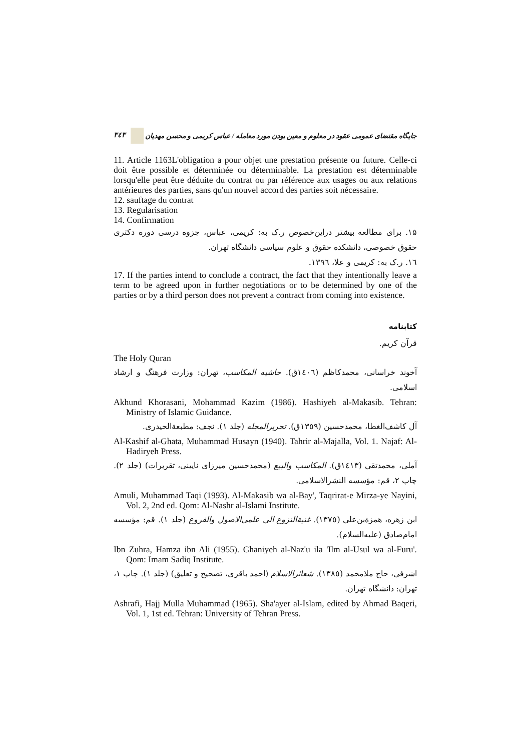٣٤٣ جایگاه مقتضای عمومی عقود در معلوم و معین بودن مورد معامله / عباس کریمی و محسن مهدیان
11. Article 1163L'obligation a pour objet une prestation présente ou future. Celle-ci doit être possible et déterminée ou déterminable. La prestation est déterminable lorsqu'elle peut être déduite du contrat ou par référence aux usages ou aux relations antérieures des parties, sans qu'un nouvel accord des parties soit nécessaire.
12. sauftage du contrat
13. Regularisation
14. Confirmation
١۵. برای مطالعه بیشتر دراین‌خصوص ر.ک به: کریمی، عباس، جزوه درسی دوره دکتری حقوق خصوصی، دانشکده حقوق و علوم سیاسی دانشگاه تهران.
١٦. ر.ک به: کریمی و علا، ١٣٩٦.
17. If the parties intend to conclude a contract, the fact that they intentionally leave a term to be agreed upon in further negotiations or to be determined by one of the parties or by a third person does not prevent a contract from coming into existence.
کتابنامه
قرآن کریم.
The Holy Quran
آخوند خراسانی، محمدکاظم (١٤٠٦ق). حاشیه المکاسب، تهران: وزارت فرهنگ و ارشاد اسلامی.
Akhund Khorasani, Mohammad Kazim (1986). Hashiyeh al-Makasib. Tehran: Ministry of Islamic Guidance.
آل کاشف‌الغطا، محمدحسین (١٣٥٩ق). تحریرالمجله (جلد ١). نجف: مطبعةالحیدری.
Al-Kashif al-Ghata, Muhammad Husayn (1940). Tahrir al-Majalla, Vol. 1. Najaf: Al-Hadiryeh Press.
آملی، محمدتقی (١٤١٣ق). المکاسب والبیع (محمدحسین میرزای نایینی، تقریرات) (جلد ٢). چاپ ٢، قم: مؤسسه النشرالاسلامی.
Amuli, Muhammad Taqi (1993). Al-Makasib wa al-Bay', Taqrirat-e Mirza-ye Nayini, Vol. 2, 2nd ed. Qom: Al-Nashr al-Islami Institute.
ابن زهره، همزة‌بن‌علی (١٣٧٥). غنیةالنزوع الی علمی‌الاصول والفروع (جلد ١). قم: مؤسسه امام‌صادق (علیه‌السلام).
Ibn Zuhra, Hamza ibn Ali (1955). Ghaniyeh al-Naz'u ila 'Ilm al-Usul wa al-Furu'. Qom: Imam Sadiq Institute.
اشرفی، حاج ملامحمد (١٣٨٥). شعائرالاسلام (احمد باقری، تصحیح و تعلیق) (جلد ١). چاپ ١، تهران: دانشگاه تهران.
Ashrafi, Hajj Mulla Muhammad (1965). Sha'ayer al-Islam, edited by Ahmad Baqeri, Vol. 1, 1st ed. Tehran: University of Tehran Press.